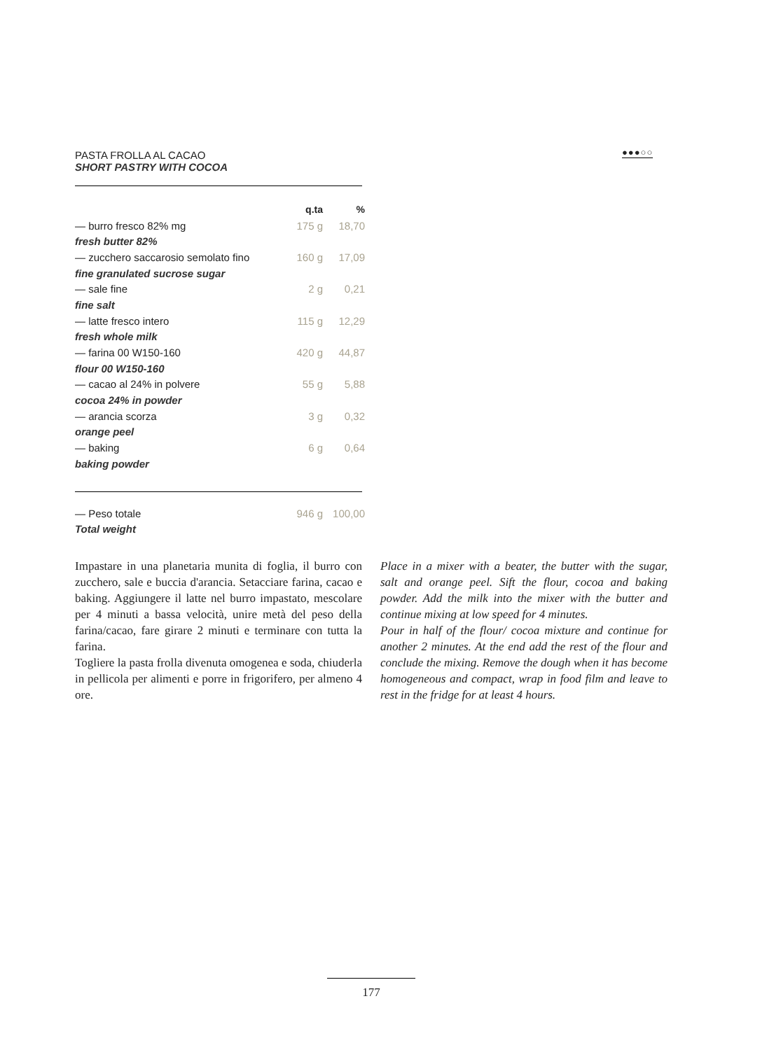PASTA FROLLA AL CACAO
SHORT PASTRY WITH COCOA
●●●○○
| | q.ta | % |
| --- | --- | --- |
| — burro fresco 82% mg | 175 g | 18,70 |
| fresh butter 82% | | |
| — zucchero saccarosio semolato fino | 160 g | 17,09 |
| fine granulated sucrose sugar | | |
| — sale fine | 2 g | 0,21 |
| fine salt | | |
| — latte fresco intero | 115 g | 12,29 |
| fresh whole milk | | |
| — farina 00 W150-160 | 420 g | 44,87 |
| flour 00 W150-160 | | |
| — cacao al 24% in polvere | 55 g | 5,88 |
| cocoa 24% in powder | | |
| — arancia scorza | 3 g | 0,32 |
| orange peel | | |
| — baking | 6 g | 0,64 |
| baking powder | | |
| — Peso totale | 946 g | 100,00 |
| Total weight | | |
Impastare in una planetaria munita di foglia, il burro con zucchero, sale e buccia d'arancia. Setacciare farina, cacao e baking. Aggiungere il latte nel burro impastato, mescolare per 4 minuti a bassa velocità, unire metà del peso della farina/cacao, fare girare 2 minuti e terminare con tutta la farina.
Togliere la pasta frolla divenuta omogenea e soda, chiuderla in pellicola per alimenti e porre in frigorifero, per almeno 4 ore.
Place in a mixer with a beater, the butter with the sugar, salt and orange peel. Sift the flour, cocoa and baking powder. Add the milk into the mixer with the butter and continue mixing at low speed for 4 minutes.
Pour in half of the flour/ cocoa mixture and continue for another 2 minutes. At the end add the rest of the flour and conclude the mixing. Remove the dough when it has become homogeneous and compact, wrap in food film and leave to rest in the fridge for at least 4 hours.
177